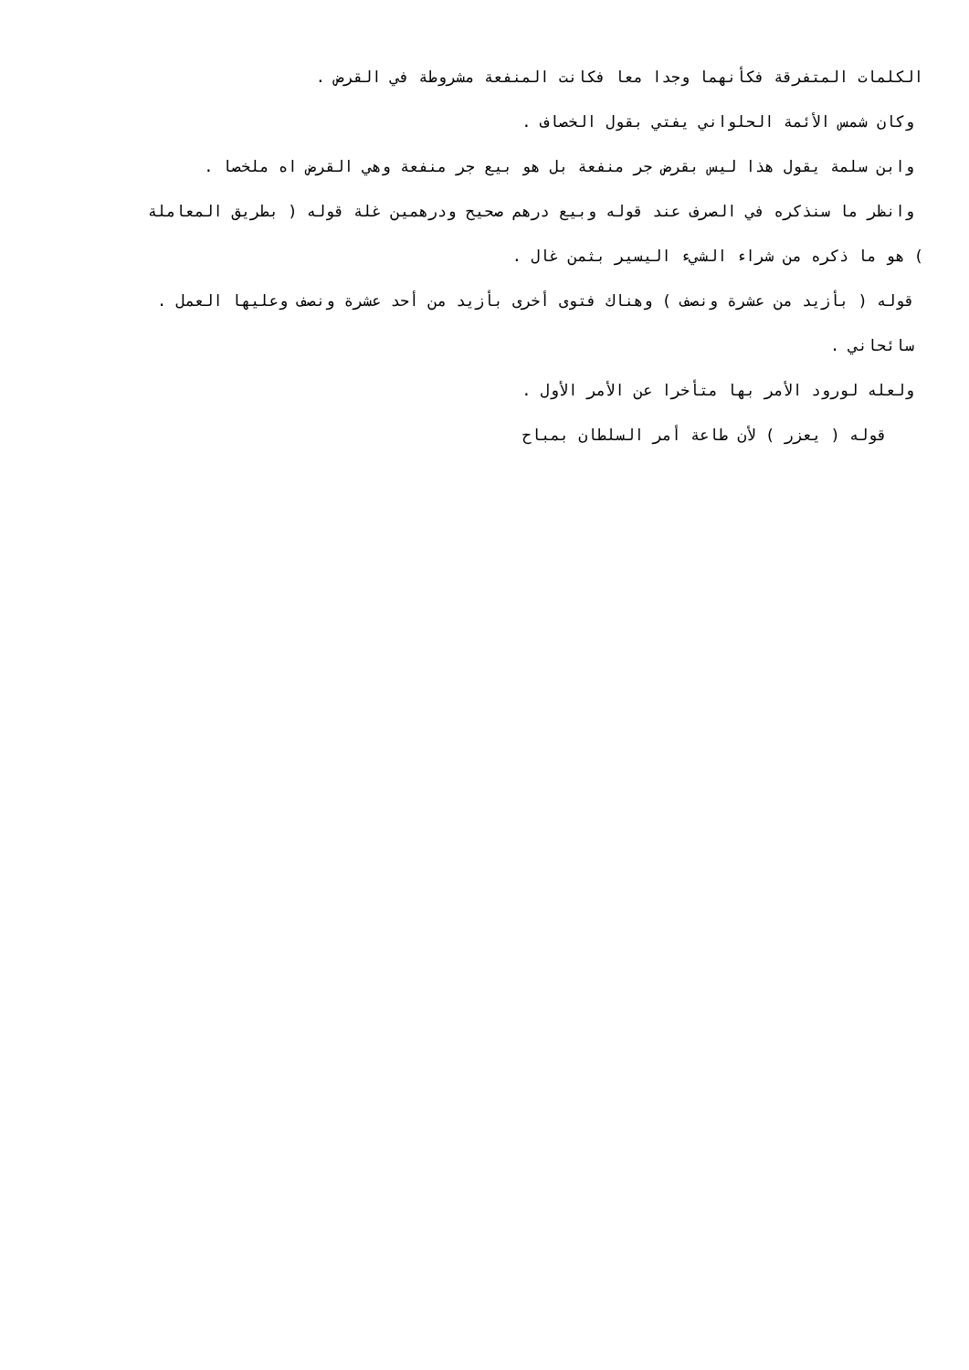الكلمات المتفرقة فكأنهما وجدا معا فكانت المنفعة مشروطة في القرض .
وكان شمس الأئمة الحلواني يفتي بقول الخصاف .
وابن سلمة يقول هذا ليس بقرض جر منفعة بل هو بيع جر منفعة وهي القرض اه ملخصا .
وانظر ما سنذكره في الصرف عند قوله وبيع درهم صحيح ودرهمين غلة قوله ( بطريق المعاملة
) هو ما ذكره من شراء الشيء اليسير بثمن غال .
قوله ( بأزيد من عشرة ونصف ) وهناك فتوى أخرى بأزيد من أحد عشرة ونصف وعليها العمل .
سائحاني .
ولعله لورود الأمر بها متأخرا عن الأمر الأول .
قوله ( يعزر ) لأن طاعة أمر السلطان بمباح